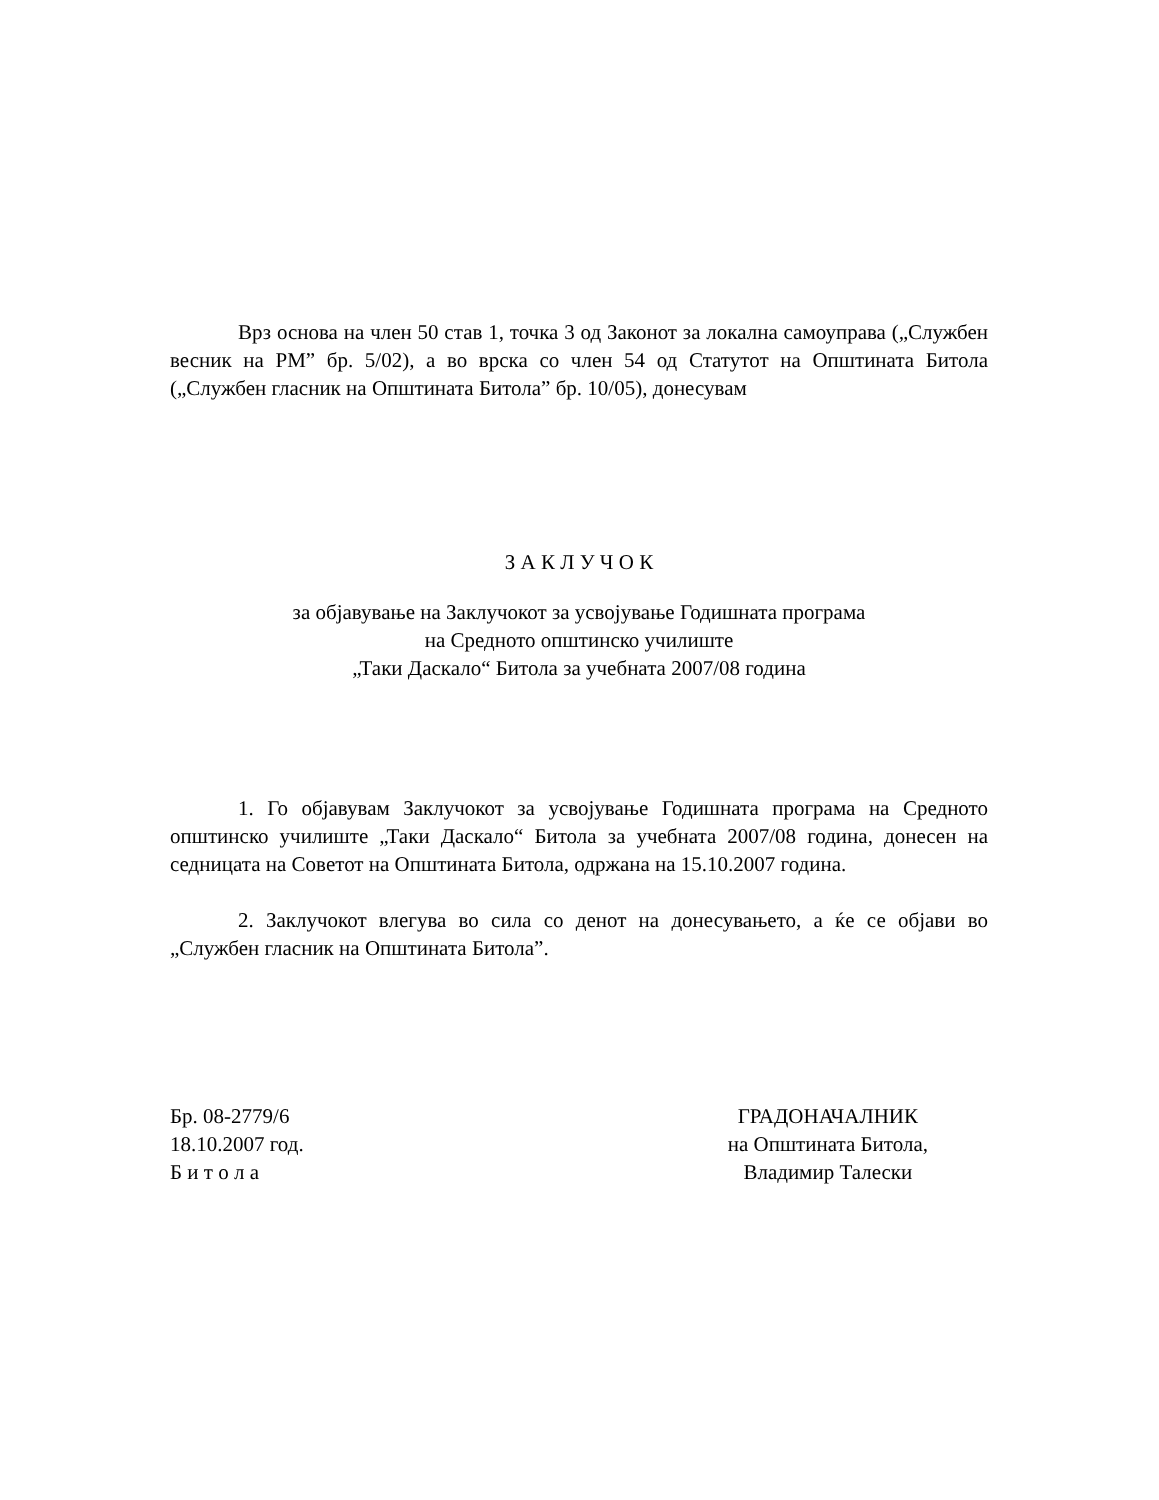Врз основа на член 50 став 1, точка 3 од Законот за локална самоуправа („Службен весник на РМ” бр. 5/02), а во врска со член 54 од Статутот на Општината Битола („Службен гласник на Општината Битола” бр. 10/05), донесувам
З А К Л У Ч О К
за објавување на Заклучокот за усвојување Годишната програма
на Средното општинско училиште
„Таки Даскало“ Битола за учебната 2007/08 година
1. Го објавувам Заклучокот за усвојување Годишната програма на Средното општинско училиште „Таки Даскало“ Битола за учебната 2007/08 година, донесен на седницата на Советот на Општината Битола, одржана на 15.10.2007 година.
2. Заклучокот влегува во сила со денот на донесувањето, а ќе се објави во „Службен гласник на Општината Битола”.
Бр. 08-2779/6
18.10.2007 год.
Б и т о л а
ГРАДОНАЧАЛНИК
на Општината Битола,
Владимир Талески